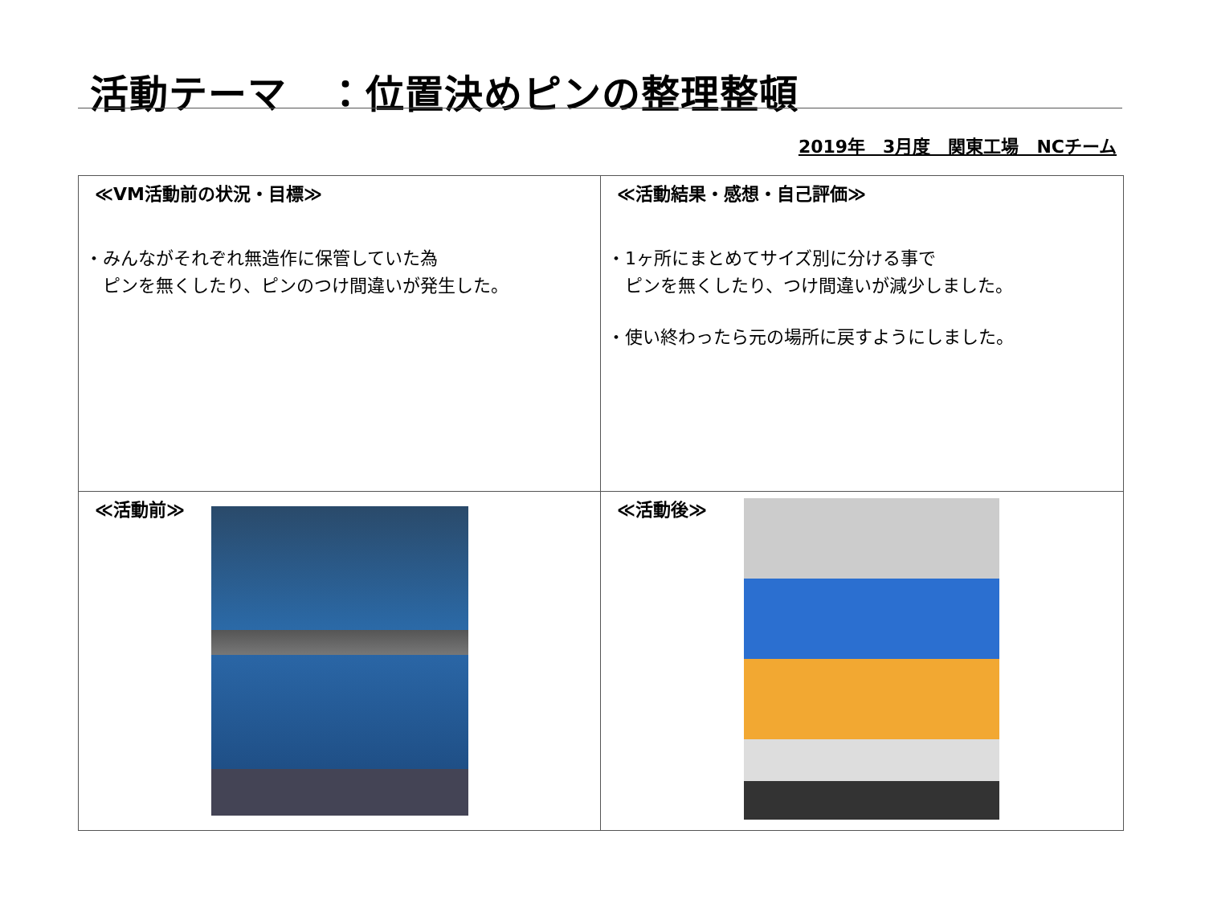活動テーマ　：位置決めピンの整理整頓
2019年　3月度　関東工場　NCチーム
≪VM活動前の状況・目標≫
・みんながそれぞれ無造作に保管していた為
　ピンを無くしたり、ピンのつけ間違いが発生した。
≪活動結果・感想・自己評価≫
・1ヶ所にまとめてサイズ別に分ける事で
　ピンを無くしたり、つけ間違いが減少しました。
・使い終わったら元の場所に戻すようにしました。
≪活動前≫
≪活動後≫